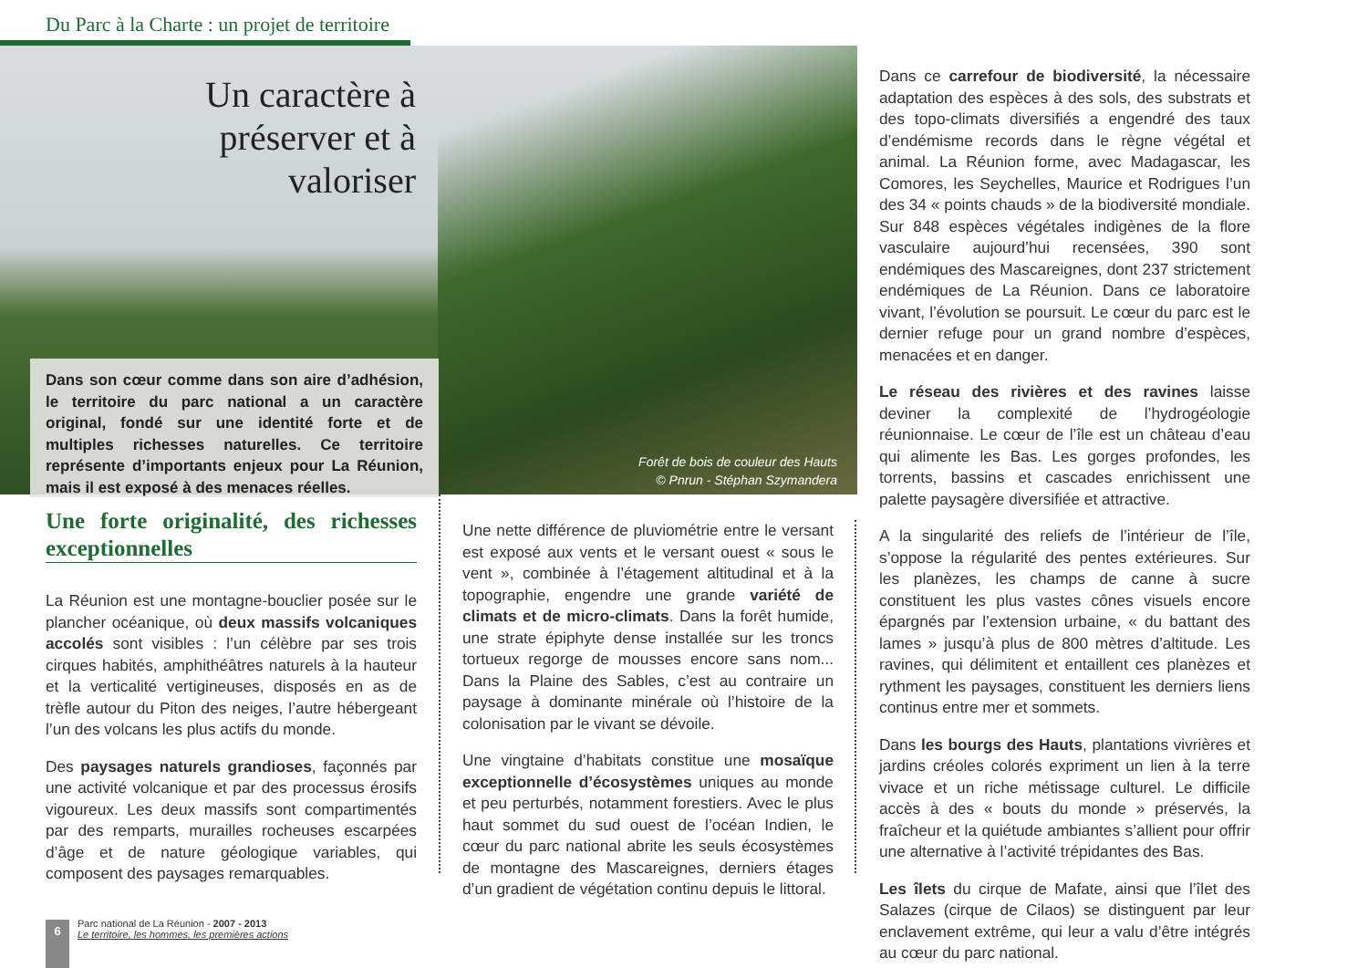Du Parc à la Charte : un projet de territoire
Un caractère à préserver et à valoriser
Dans son cœur comme dans son aire d’adhésion, le territoire du parc national a un caractère original, fondé sur une identité forte et de multiples richesses naturelles. Ce territoire représente d’importants enjeux pour La Réunion, mais il est exposé à des menaces réelles.
Forêt de bois de couleur des Hauts
© Pnrun - Stéphan Szymandera
Une forte originalité, des richesses exceptionnelles
La Réunion est une montagne-bouclier posée sur le plancher océanique, où deux massifs volcaniques accolés sont visibles : l’un célèbre par ses trois cirques habités, amphithéâtres naturels à la hauteur et la verticalité vertigineuses, disposés en as de trèfle autour du Piton des neiges, l’autre hébergeant l’un des volcans les plus actifs du monde.
Des paysages naturels grandioses, façonnés par une activité volcanique et par des processus érosifs vigoureux. Les deux massifs sont compartimentés par des remparts, murailles rocheuses escarpées d’âge et de nature géologique variables, qui composent des paysages remarquables.
Une nette différence de pluviométrie entre le versant est exposé aux vents et le versant ouest « sous le vent », combinée à l’étagement altitudinal et à la topographie, engendre une grande variété de climats et de micro-climats. Dans la forêt humide, une strate épiphyte dense installée sur les troncs tortueux regorge de mousses encore sans nom... Dans la Plaine des Sables, c’est au contraire un paysage à dominante minérale où l’histoire de la colonisation par le vivant se dévoile.
Une vingtaine d’habitats constitue une mosaïque exceptionnelle d’écosystèmes uniques au monde et peu perturbés, notamment forestiers. Avec le plus haut sommet du sud ouest de l’océan Indien, le cœur du parc national abrite les seuls écosystèmes de montagne des Mascareignes, derniers étages d’un gradient de végétation continu depuis le littoral.
Dans ce carrefour de biodiversité, la nécessaire adaptation des espèces à des sols, des substrats et des topo-climats diversifiés a engendré des taux d’endémisme records dans le règne végétal et animal. La Réunion forme, avec Madagascar, les Comores, les Seychelles, Maurice et Rodrigues l’un des 34 « points chauds » de la biodiversité mondiale. Sur 848 espèces végétales indigènes de la flore vasculaire aujourd’hui recensées, 390 sont endémiques des Mascareignes, dont 237 strictement endémiques de La Réunion. Dans ce laboratoire vivant, l’évolution se poursuit. Le cœur du parc est le dernier refuge pour un grand nombre d’espèces, menacées et en danger.
Le réseau des rivières et des ravines laisse deviner la complexité de l’hydrogéologie réunionnaise. Le cœur de l’île est un château d’eau qui alimente les Bas. Les gorges profondes, les torrents, bassins et cascades enrichissent une palette paysagère diversifiée et attractive.
A la singularité des reliefs de l’intérieur de l’île, s’oppose la régularité des pentes extérieures. Sur les planèzes, les champs de canne à sucre constituent les plus vastes cônes visuels encore épargnés par l’extension urbaine, « du battant des lames » jusqu’à plus de 800 mètres d’altitude. Les ravines, qui délimitent et entaillent ces planèzes et rythment les paysages, constituent les derniers liens continus entre mer et sommets.
Dans les bourgs des Hauts, plantations vivrières et jardins créoles colorés expriment un lien à la terre vivace et un riche métissage culturel. Le difficile accès à des « bouts du monde » préservés, la fraîcheur et la quiétude ambiantes s’allient pour offrir une alternative à l’activité trépidantes des Bas.
Les îlets du cirque de Mafate, ainsi que l’îlet des Salazes (cirque de Cilaos) se distinguent par leur enclavement extrême, qui leur a valu d’être intégrés au cœur du parc national.
6
Parc national de La Réunion - 2007 - 2013
Le territoire, les hommes, les premières actions